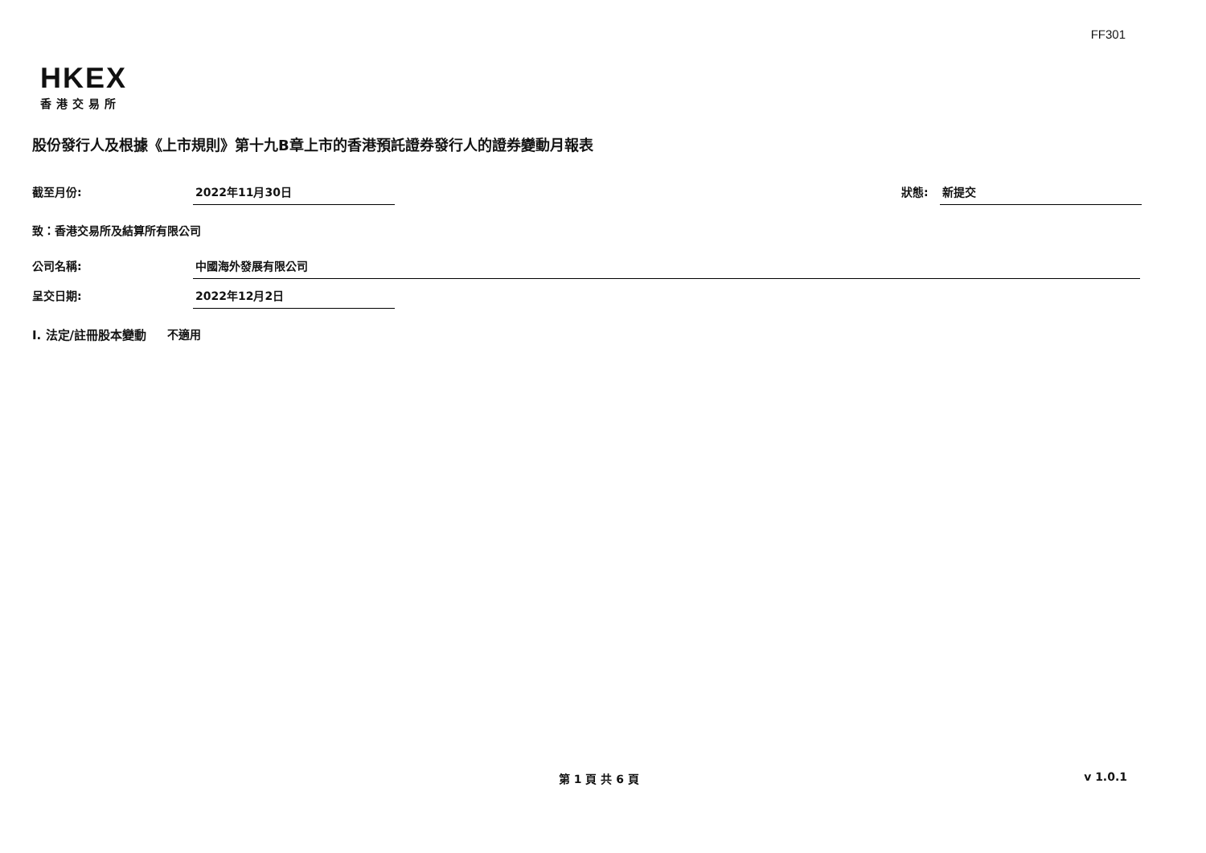FF301
HKEX
香港交易所
股份發行人及根據《上市規則》第十九B章上市的香港預託證券發行人的證券變動月報表
截至月份: 2022年11月30日 狀態: 新提交
致：香港交易所及結算所有限公司
公司名稱: 中國海外發展有限公司
呈交日期: 2022年12月2日
I. 法定/註冊股本變動 不適用
第 1 頁 共 6 頁 v 1.0.1